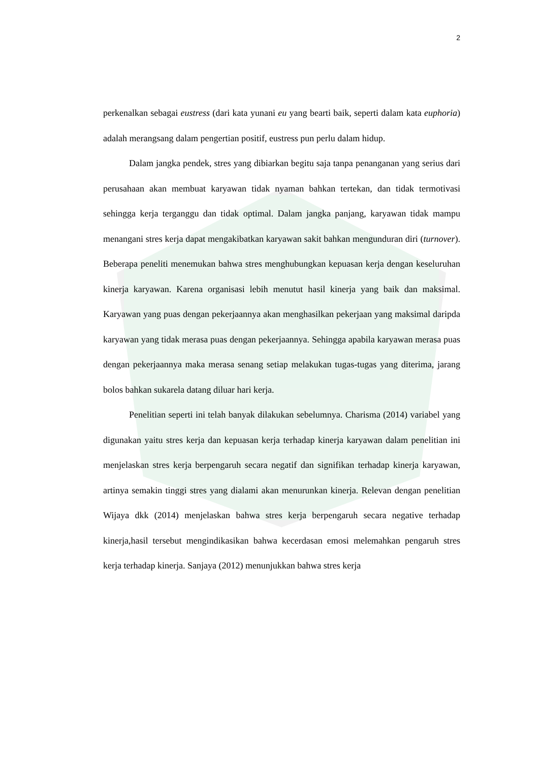2
perkenalkan sebagai eustress (dari kata yunani eu yang bearti baik, seperti dalam kata euphoria) adalah merangsang dalam pengertian positif, eustress pun perlu dalam hidup.
Dalam jangka pendek, stres yang dibiarkan begitu saja tanpa penanganan yang serius dari perusahaan akan membuat karyawan tidak nyaman bahkan tertekan, dan tidak termotivasi sehingga kerja terganggu dan tidak optimal. Dalam jangka panjang, karyawan tidak mampu menangani stres kerja dapat mengakibatkan karyawan sakit bahkan mengunduran diri (turnover). Beberapa peneliti menemukan bahwa stres menghubungkan kepuasan kerja dengan keseluruhan kinerja karyawan. Karena organisasi lebih menutut hasil kinerja yang baik dan maksimal. Karyawan yang puas dengan pekerjaannya akan menghasilkan pekerjaan yang maksimal daripda karyawan yang tidak merasa puas dengan pekerjaannya. Sehingga apabila karyawan merasa puas dengan pekerjaannya maka merasa senang setiap melakukan tugas-tugas yang diterima, jarang bolos bahkan sukarela datang diluar hari kerja.
Penelitian seperti ini telah banyak dilakukan sebelumnya. Charisma (2014) variabel yang digunakan yaitu stres kerja dan kepuasan kerja terhadap kinerja karyawan dalam penelitian ini menjelaskan stres kerja berpengaruh secara negatif dan signifikan terhadap kinerja karyawan, artinya semakin tinggi stres yang dialami akan menurunkan kinerja. Relevan dengan penelitian Wijaya dkk (2014) menjelaskan bahwa stres kerja berpengaruh secara negative terhadap kinerja,hasil tersebut mengindikasikan bahwa kecerdasan emosi melemahkan pengaruh stres kerja terhadap kinerja. Sanjaya (2012) menunjukkan bahwa stres kerja